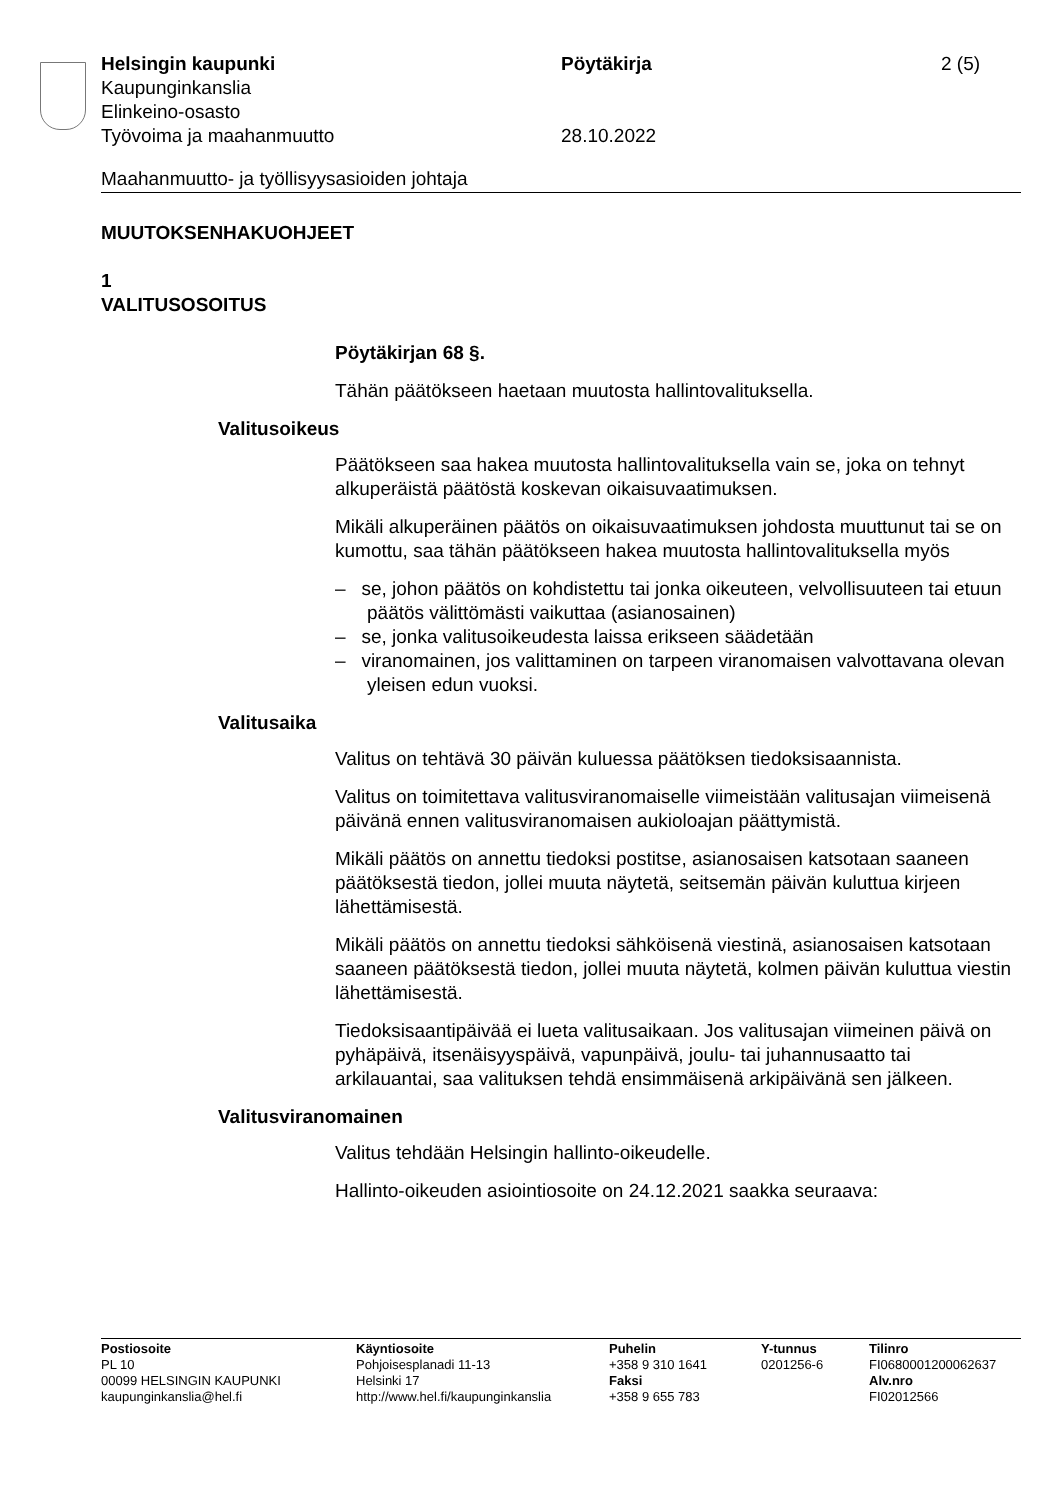Helsingin kaupunki Pöytäkirja 2 (5)
Kaupunginkanslia
Elinkeino-osasto
Työvoima ja maahanmuutto 28.10.2022
Maahanmuutto- ja työllisyysasioiden johtaja
MUUTOKSENHAKUOHJEET
1
VALITUSOSOITUS
Pöytäkirjan 68 §.
Tähän päätökseen haetaan muutosta hallintovalituksella.
Valitusoikeus
Päätökseen saa hakea muutosta hallintovalituksella vain se, joka on tehnyt alkuperäistä päätöstä koskevan oikaisuvaatimuksen.
Mikäli alkuperäinen päätös on oikaisuvaatimuksen johdosta muuttunut tai se on kumottu, saa tähän päätökseen hakea muutosta hallintovalituksella myös
– se, johon päätös on kohdistettu tai jonka oikeuteen, velvollisuuteen tai etuun päätös välittömästi vaikuttaa (asianosainen)
– se, jonka valitusoikeudesta laissa erikseen säädetään
– viranomainen, jos valittaminen on tarpeen viranomaisen valvottavana olevan yleisen edun vuoksi.
Valitusaika
Valitus on tehtävä 30 päivän kuluessa päätöksen tiedoksisaannista.
Valitus on toimitettava valitusviranomaiselle viimeistään valitusajan viimeisenä päivänä ennen valitusviranomaisen aukioloajan päättymistä.
Mikäli päätös on annettu tiedoksi postitse, asianosaisen katsotaan saaneen päätöksestä tiedon, jollei muuta näytetä, seitsemän päivän kuluttua kirjeen lähettämisestä.
Mikäli päätös on annettu tiedoksi sähköisenä viestinä, asianosaisen katsotaan saaneen päätöksestä tiedon, jollei muuta näytetä, kolmen päivän kuluttua viestin lähettämisestä.
Tiedoksisaantipäivää ei lueta valitusaikaan. Jos valitusajan viimeinen päivä on pyhäpäivä, itsenäisyyspäivä, vapunpäivä, joulu- tai juhannusaatto tai arkilauantai, saa valituksen tehdä ensimmäisenä arkipäivänä sen jälkeen.
Valitusviranomainen
Valitus tehdään Helsingin hallinto-oikeudelle.
Hallinto-oikeuden asiointiosoite on 24.12.2021 saakka seuraava:
Postiosoite
PL 10
00099 HELSINGIN KAUPUNKI
kaupunginkanslia@hel.fi
Käyntiosoite
Pohjoisesplanadi 11-13
Helsinki 17
http://www.hel.fi/kaupunginkanslia
Puhelin
+358 9 310 1641
Faksi
+358 9 655 783
Y-tunnus
0201256-6
Tilinro
FI0680001200062637
Alv.nro
FI02012566